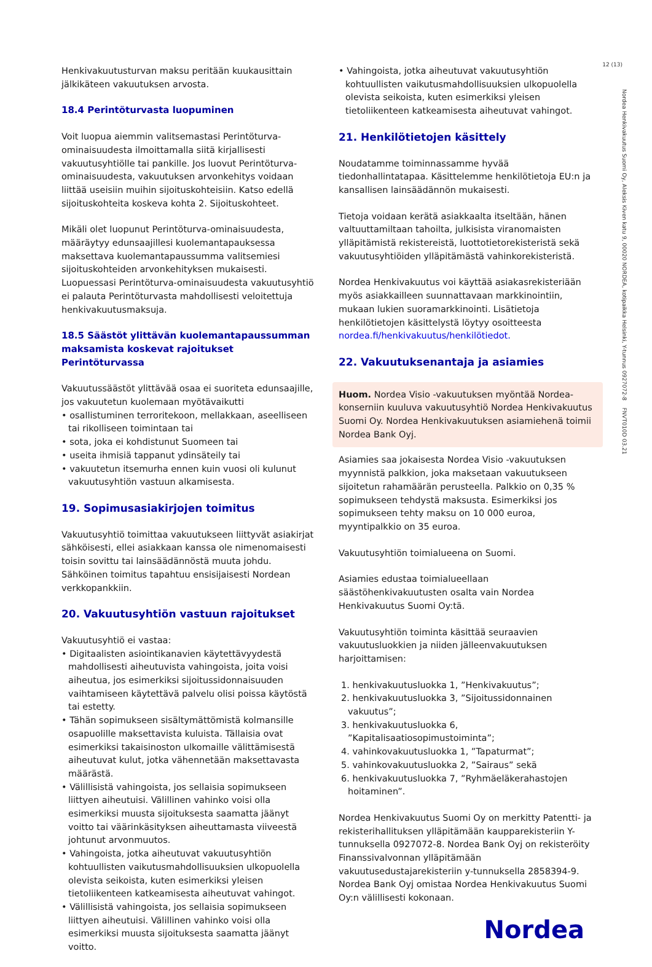12 (13)
Nordea Henkivakuutus Suomi Oy, Aleksis Kiven katu 9, 00020 NORDEA, kotipaikka Helsinki, Y-tunnus 0927072-8 FNVT010D 03.21
Henkivakuutusturvan maksu peritään kuukausittain jälkikäteen vakuutuksen arvosta.
18.4 Perintöturvasta luopuminen
Voit luopua aiemmin valitsemastasi Perintöturva-ominaisuudesta ilmoittamalla siitä kirjallisesti vakuutusyhtiölle tai pankille. Jos luovut Perintöturva-ominaisuudesta, vakuutuksen arvonkehitys voidaan liittää useisiin muihin sijoituskohteisiin. Katso edellä sijoituskohteita koskeva kohta 2. Sijoituskohteet.
Mikäli olet luopunut Perintöturva-ominaisuudesta, määräytyy edunsaajillesi kuolemantapauksessa maksettava kuolemantapaussumma valitsemiesi sijoituskohteiden arvonkehityksen mukaisesti. Luopuessasi Perintöturva-ominaisuudesta vakuutusyhtiö ei palauta Perintöturvasta mahdollisesti veloitettuja henkivakuutusmaksuja.
18.5 Säästöt ylittävän kuolemantapaussumman maksamista koskevat rajoitukset Perintöturvassa
Vakuutussäästöt ylittävää osaa ei suoriteta edunsaajille, jos vakuutetun kuolemaan myötävaikutti
• osallistuminen terroritekoon, mellakkaan, aseelliseen tai rikolliseen toimintaan tai
• sota, joka ei kohdistunut Suomeen tai
• useita ihmisiä tappanut ydinsäteily tai
• vakuutetun itsemurha ennen kuin vuosi oli kulunut vakuutusyhtiön vastuun alkamisesta.
19. Sopimusasiakirjojen toimitus
Vakuutusyhtiö toimittaa vakuutukseen liittyvät asiakirjat sähköisesti, ellei asiakkaan kanssa ole nimenomaisesti toisin sovittu tai lainsäädännöstä muuta johdu. Sähköinen toimitus tapahtuu ensisijaisesti Nordean verkkopankkiin.
20. Vakuutusyhtiön vastuun rajoitukset
Vakuutusyhtiö ei vastaa:
• Digitaalisten asiointikanavien käytettävyydestä mahdollisesti aiheutuvista vahingoista, joita voisi aiheutua, jos esimerkiksi sijoitussidonnaisuuden vaihtamiseen käytettävä palvelu olisi poissa käytöstä tai estetty.
• Tähän sopimukseen sisältymättömistä kolmansille osapuolille maksettavista kuluista. Tällaisia ovat esimerkiksi takaisinoston ulkomaille välittämisestä aiheutuvat kulut, jotka vähennetään maksettavasta määrästä.
• Välillisistä vahingoista, jos sellaisia sopimukseen liittyen aiheutuisi. Välillinen vahinko voisi olla esimerkiksi muusta sijoituksesta saamatta jäänyt voitto tai väärinkäsityksen aiheuttamasta viiveestä johtunut arvonmuutos.
• Vahingoista, jotka aiheutuvat vakuutusyhtiön kohtuullisten vaikutusmahdollisuuksien ulkopuolella olevista seikoista, kuten esimerkiksi yleisen tietoliikenteen katkeamisesta aiheutuvat vahingot.
• Välillisistä vahingoista, jos sellaisia sopimukseen liittyen aiheutuisi. Välillinen vahinko voisi olla esimerkiksi muusta sijoituksesta saamatta jäänyt voitto.
• Vahingoista, jotka aiheutuvat vakuutusyhtiön kohtuullisten vaikutusmahdollisuuksien ulkopuolella olevista seikoista, kuten esimerkiksi yleisen tietoliikenteen katkeamisesta aiheutuvat vahingot.
21. Henkilötietojen käsittely
Noudatamme toiminnassamme hyvää tiedonhallintatapaa. Käsittelemme henkilötietoja EU:n ja kansallisen lainsäädännön mukaisesti.
Tietoja voidaan kerätä asiakkaalta itseltään, hänen valtuuttamiltaan tahoilta, julkisista viranomaisten ylläpitämistä rekistereistä, luottotietorekisteristä sekä vakuutusyhtiöiden ylläpitämästä vahinkorekisteristä.
Nordea Henkivakuutus voi käyttää asiakasrekisteriään myös asiakkailleen suunnattavaan markkinointiin, mukaan lukien suoramarkkinointi. Lisätietoja henkilötietojen käsittelystä löytyy osoitteesta nordea.fi/henkivakuutus/henkilötiedot.
22. Vakuutuksenantaja ja asiamies
Huom. Nordea Visio -vakuutuksen myöntää Nordea-konserniin kuuluva vakuutusyhtiö Nordea Henkivakuutus Suomi Oy. Nordea Henkivakuutuksen asiamiehenä toimii Nordea Bank Oyj.
Asiamies saa jokaisesta Nordea Visio -vakuutuksen myynnistä palkkion, joka maksetaan vakuutukseen sijoitetun rahamäärän perusteella. Palkkio on 0,35 % sopimukseen tehdystä maksusta. Esimerkiksi jos sopimukseen tehty maksu on 10 000 euroa, myyntipalkkio on 35 euroa.
Vakuutusyhtiön toimialueena on Suomi.
Asiamies edustaa toimialueellaan säästöhenkivakuutusten osalta vain Nordea Henkivakuutus Suomi Oy:tä.
Vakuutusyhtiön toiminta käsittää seuraavien vakuutusluokkien ja niiden jälleenvakuutuksen harjoittamisen:
1. henkivakuutusluokka 1, ”Henkivakuutus”;
2. henkivakuutusluokka 3, ”Sijoitussidonnainen vakuutus”;
3. henkivakuutusluokka 6, ”Kapitalisaatiosopimustoiminta”;
4. vahinkovakuutusluokka 1, ”Tapaturmat”;
5. vahinkovakuutusluokka 2, ”Sairaus” sekä
6. henkivakuutusluokka 7, ”Ryhmäeläkerahastojen hoitaminen”.
Nordea Henkivakuutus Suomi Oy on merkitty Patentti- ja rekisterihallituksen ylläpitämään kaupparekisteriin Y-tunnuksella 0927072-8. Nordea Bank Oyj on rekisteröity Finanssivalvonnan ylläpitämään vakuutusedustajarekisteriin y-tunnuksella 2858394-9. Nordea Bank Oyj omistaa Nordea Henkivakuutus Suomi Oy:n välillisesti kokonaan.
Nordea